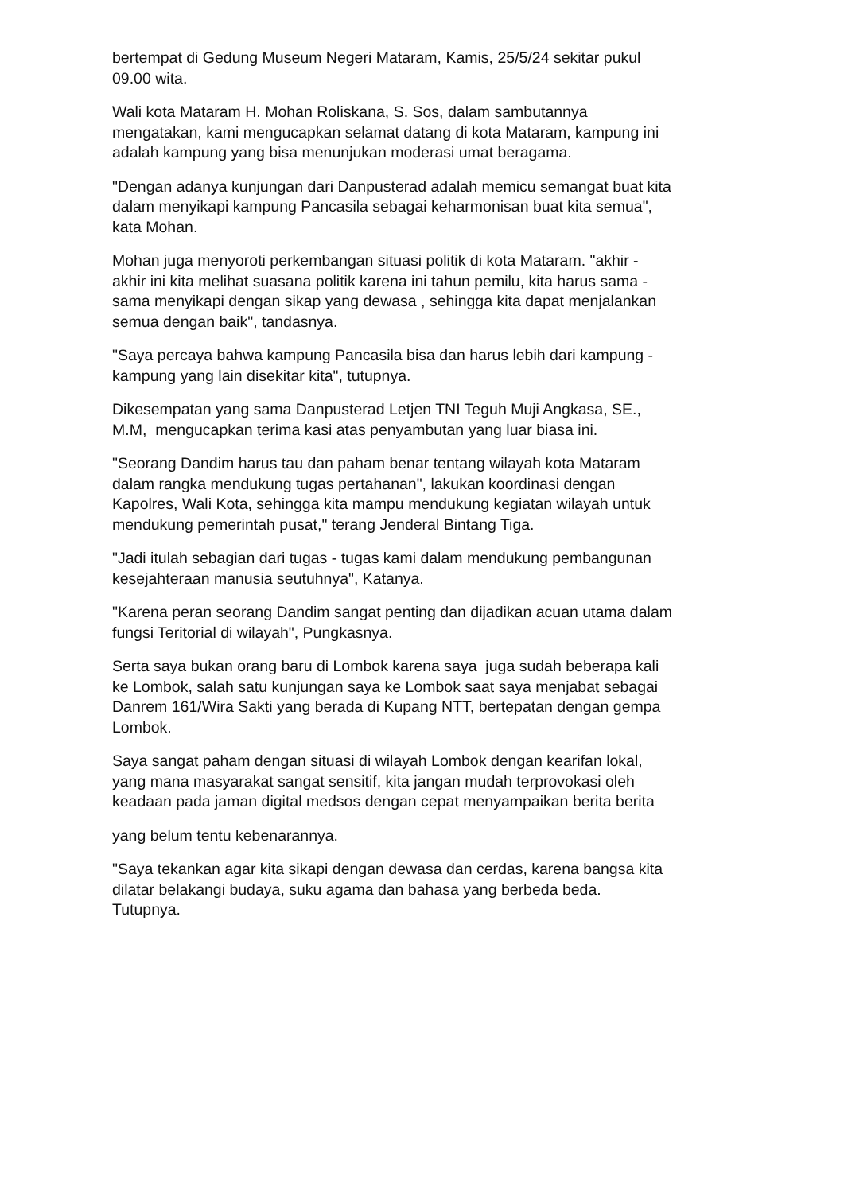bertempat di Gedung Museum Negeri Mataram, Kamis, 25/5/24 sekitar pukul
09.00 wita.
Wali kota Mataram H. Mohan Roliskana, S. Sos, dalam sambutannya
mengatakan, kami mengucapkan selamat datang di kota Mataram, kampung ini
adalah kampung yang bisa menunjukan moderasi umat beragama.
"Dengan adanya kunjungan dari Danpusterad adalah memicu semangat buat kita
dalam menyikapi kampung Pancasila sebagai keharmonisan buat kita semua",
kata Mohan.
Mohan juga menyoroti perkembangan situasi politik di kota Mataram. "akhir -
akhir ini kita melihat suasana politik karena ini tahun pemilu, kita harus sama -
sama menyikapi dengan sikap yang dewasa , sehingga kita dapat menjalankan
semua dengan baik", tandasnya.
"Saya percaya bahwa kampung Pancasila bisa dan harus lebih dari kampung -
kampung yang lain disekitar kita", tutupnya.
Dikesempatan yang sama Danpusterad Letjen TNI Teguh Muji Angkasa, SE.,
M.M, mengucapkan terima kasi atas penyambutan yang luar biasa ini.
"Seorang Dandim harus tau dan paham benar tentang wilayah kota Mataram
dalam rangka mendukung tugas pertahanan", lakukan koordinasi dengan
Kapolres, Wali Kota, sehingga kita mampu mendukung kegiatan wilayah untuk
mendukung pemerintah pusat," terang Jenderal Bintang Tiga.
"Jadi itulah sebagian dari tugas - tugas kami dalam mendukung pembangunan
kesejahteraan manusia seutuhnya", Katanya.
"Karena peran seorang Dandim sangat penting dan dijadikan acuan utama dalam
fungsi Teritorial di wilayah", Pungkasnya.
Serta saya bukan orang baru di Lombok karena saya juga sudah beberapa kali
ke Lombok, salah satu kunjungan saya ke Lombok saat saya menjabat sebagai
Danrem 161/Wira Sakti yang berada di Kupang NTT, bertepatan dengan gempa
Lombok.
Saya sangat paham dengan situasi di wilayah Lombok dengan kearifan lokal,
yang mana masyarakat sangat sensitif, kita jangan mudah terprovokasi oleh
keadaan pada jaman digital medsos dengan cepat menyampaikan berita berita
yang belum tentu kebenarannya.
"Saya tekankan agar kita sikapi dengan dewasa dan cerdas, karena bangsa kita
dilatar belakangi budaya, suku agama dan bahasa yang berbeda beda.
Tutupnya.